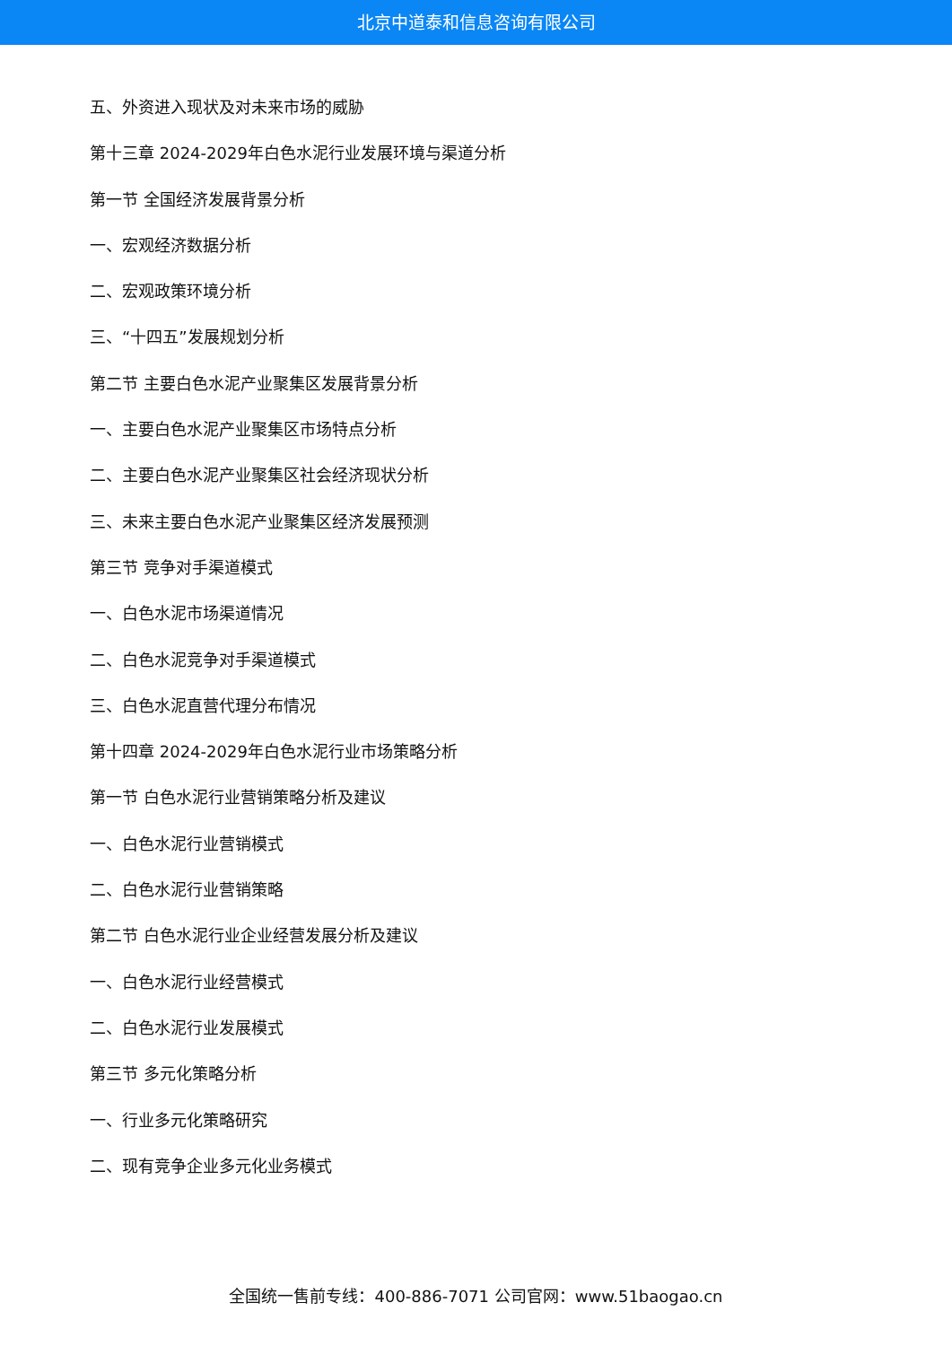北京中道泰和信息咨询有限公司
五、外资进入现状及对未来市场的威胁
第十三章 2024-2029年白色水泥行业发展环境与渠道分析
第一节 全国经济发展背景分析
一、宏观经济数据分析
二、宏观政策环境分析
三、“十四五”发展规划分析
第二节 主要白色水泥产业聚集区发展背景分析
一、主要白色水泥产业聚集区市场特点分析
二、主要白色水泥产业聚集区社会经济现状分析
三、未来主要白色水泥产业聚集区经济发展预测
第三节 竞争对手渠道模式
一、白色水泥市场渠道情况
二、白色水泥竞争对手渠道模式
三、白色水泥直营代理分布情况
第十四章 2024-2029年白色水泥行业市场策略分析
第一节 白色水泥行业营销策略分析及建议
一、白色水泥行业营销模式
二、白色水泥行业营销策略
第二节 白色水泥行业企业经营发展分析及建议
一、白色水泥行业经营模式
二、白色水泥行业发展模式
第三节 多元化策略分析
一、行业多元化策略研究
二、现有竞争企业多元化业务模式
全国统一售前专线：400-886-7071 公司官网：www.51baogao.cn